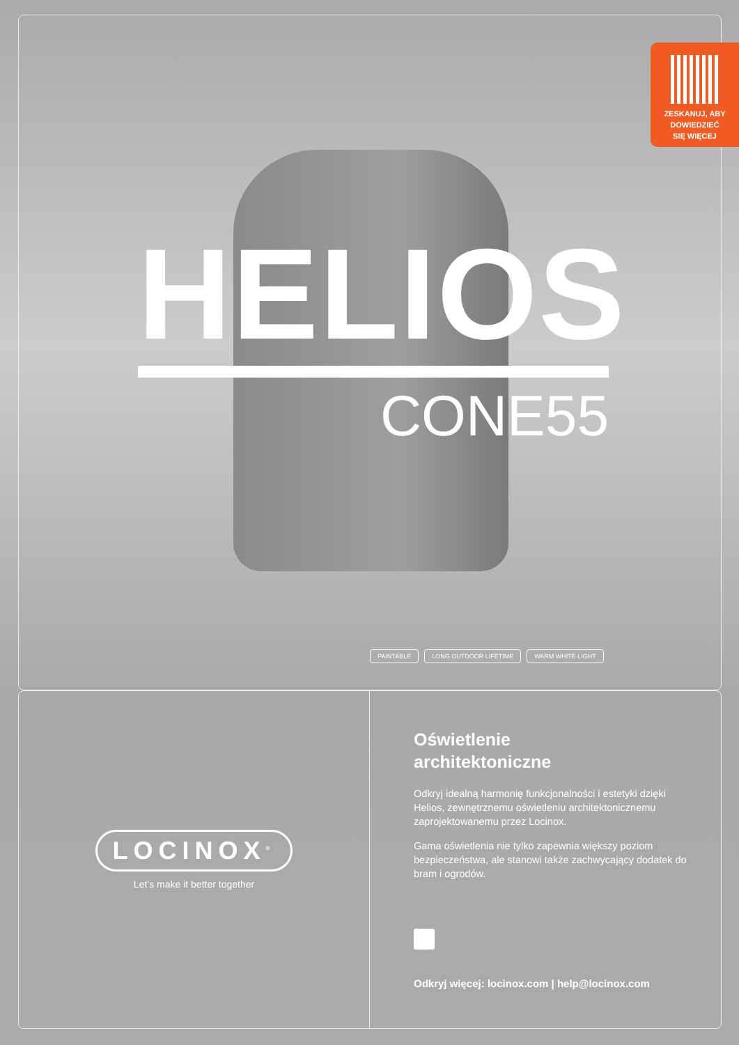ZESKANUJ, ABY
DOWIEDZIEĆ
SIĘ WIĘCEJ
HELIOS
CONE55
PAINTABLE LONG OUTDOOR LIFETIME WARM WHITE LIGHT
LOCINOX<sup>®</sup>
Let’s make it better together
Oświetlenie
architektoniczne
Odkryj idealną harmonię funkcjonalności i estetyki dzięki Helios, zewnętrznemu oświetleniu architektonicznemu zaprojektowanemu przez Locinox.
Gama oświetlenia nie tylko zapewnia większy poziom bezpieczeństwa, ale stanowi także zachwycający dodatek do bram i ogrodów.
Odkryj więcej: locinox.com | help@locinox.com